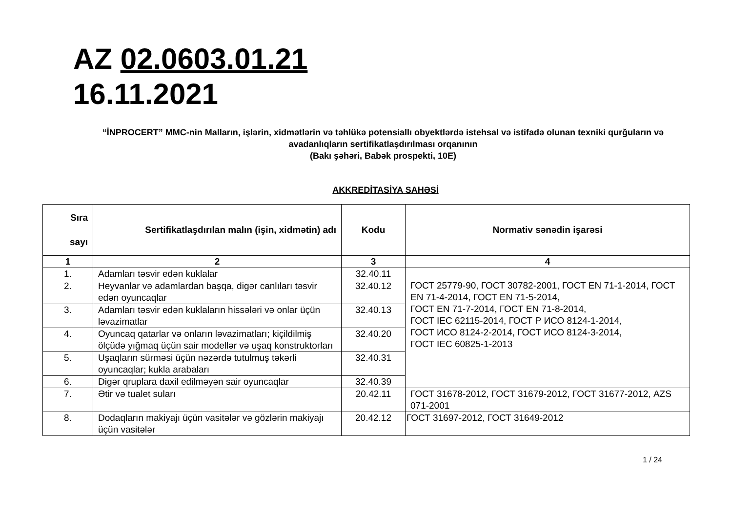AZ 02.0603.01.21
16.11.2021
“İNPROCERT” MMC-nin Malların, işlərin, xidmətlərin və təhlükə potensiallı obyektlərdə istehsal və istifadə olunan texniki qurğuların və avadanlıqların sertifikatlaşdırılması orqanının
(Bakı şəhəri, Babək prospekti, 10E)
AKKREDİTASİYA SAHƏSİ
| Sıra sayı | Sertifikatlaşdırılan malın (işin, xidmətin) adı | Kodu | Normativ sənədin işarəsi |
| --- | --- | --- | --- |
| 1 | 2 | 3 | 4 |
| 1. | Adamları təsvir edən kuklalar | 32.40.11 | ГОСТ 25779-90, ГОСТ 30782-2001, ГОСТ EN 71-1-2014, ГОСТ EN 71-4-2014, ГОСТ EN 71-5-2014, ГОСТ EN 71-7-2014, ГОСТ EN 71-8-2014, ГОСТ IEC 62115-2014, ГОСТ Р ИСО 8124-1-2014, ГОСТ ИСО 8124-2-2014, ГОСТ ИСО 8124-3-2014, ГОСТ IEC 60825-1-2013 |
| 2. | Heyvanlar və adamlardan başqa, digər canlıları təsvir edən oyuncaqlar | 32.40.12 | |
| 3. | Adamları təsvir edən kuklaların hissələri və onlar üçün ləvazimatlar | 32.40.13 | |
| 4. | Oyuncaq qatarlar və onların ləvazimatları; kiçildilmiş ölçüdə yığmaq üçün sair modellər və uşaq konstruktorları | 32.40.20 | |
| 5. | Uşaqların sürməsi üçün nəzərdə tutulmuş təkərli oyuncaqlar; kukla arabaları | 32.40.31 | |
| 6. | Digər qruplara daxil edilməyən sair oyuncaqlar | 32.40.39 | |
| 7. | Ətir və tualet suları | 20.42.11 | ГОСТ 31678-2012, ГОСТ 31679-2012, ГОСТ 31677-2012, AZS 071-2001 |
| 8. | Dodaqların makiyajı üçün vasitələr və gözlərin makiyajı üçün vasitələr | 20.42.12 | ГОСТ 31697-2012, ГОСТ 31649-2012 |
1 / 24